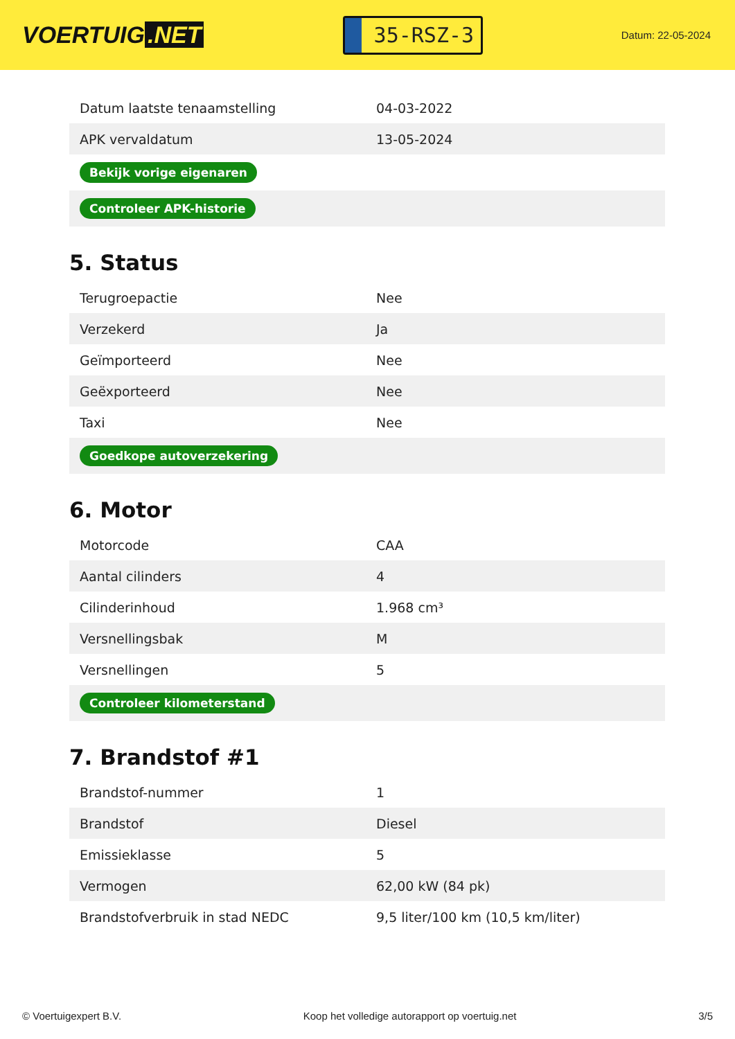VOERTUIG.NET
35-RSZ-3
Datum: 22-05-2024
| Datum laatste tenaamstelling | 04-03-2022 |
| APK vervaldatum | 13-05-2024 |
| Bekijk vorige eigenaren | |
| Controleer APK-historie | |
5. Status
| Terugroepactie | Nee |
| Verzekerd | Ja |
| Geïmporteerd | Nee |
| Geëxporteerd | Nee |
| Taxi | Nee |
| Goedkope autoverzekering | |
6. Motor
| Motorcode | CAA |
| Aantal cilinders | 4 |
| Cilinderinhoud | 1.968 cm³ |
| Versnellingsbak | M |
| Versnellingen | 5 |
| Controleer kilometerstand | |
7. Brandstof #1
| Brandstof-nummer | 1 |
| Brandstof | Diesel |
| Emissieklasse | 5 |
| Vermogen | 62,00 kW (84 pk) |
| Brandstofverbruik in stad NEDC | 9,5 liter/100 km (10,5 km/liter) |
© Voertuigexpert B.V. Koop het volledige autorapport op voertuig.net 3/5